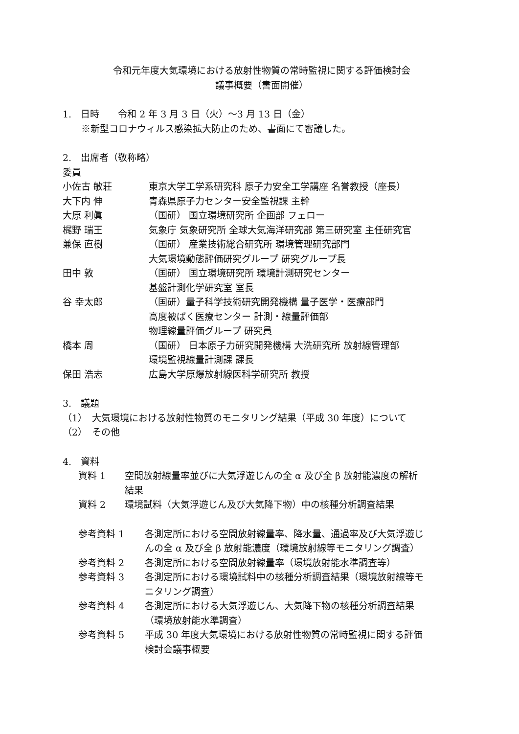令和元年度大気環境における放射性物質の常時監視に関する評価検討会
議事概要（書面開催）
1.　日時　　令和 2 年 3 月 3 日（火）～3 月 13 日（金）
※新型コロナウィルス感染拡大防止のため、書面にて審議した。
2.　出席者（敬称略）
委員
| 小佐古 敏荘 | 東京大学工学系研究科 原子力安全工学講座 名誉教授（座長） |
| 大下内 伸 | 青森県原子力センター安全監視課 主幹 |
| 大原 利眞 | （国研） 国立環境研究所 企画部 フェロー |
| 梶野 瑞王 | 気象庁 気象研究所 全球大気海洋研究部 第三研究室 主任研究官 |
| 兼保 直樹 | （国研） 産業技術総合研究所 環境管理研究部門 大気環境動態評価研究グループ 研究グループ長 |
| 田中 敦 | （国研） 国立環境研究所 環境計測研究センター 基盤計測化学研究室 室長 |
| 谷 幸太郎 | （国研）量子科学技術研究開発機構 量子医学・医療部門 高度被ばく医療センター 計測・線量評価部 物理線量評価グループ 研究員 |
| 橋本 周 | （国研） 日本原子力研究開発機構 大洗研究所 放射線管理部 環境監視線量計測課 課長 |
| 保田 浩志 | 広島大学原爆放射線医科学研究所 教授 |
3.　議題
（1）　大気環境における放射性物質のモニタリング結果（平成 30 年度）について
（2）　その他
4.　資料
| 資料 1 | 空間放射線量率並びに大気浮遊じんの全 α 及び全 β 放射能濃度の解析 結果 |
| 資料 2 | 環境試料（大気浮遊じん及び大気降下物）中の核種分析調査結果 |
| 参考資料 1 | 各測定所における空間放射線量率、降水量、通過率及び大気浮遊じ んの全 α 及び全 β 放射能濃度（環境放射線等モニタリング調査） |
| 参考資料 2 | 各測定所における空間放射線量率（環境放射能水準調査等） |
| 参考資料 3 | 各測定所における環境試料中の核種分析調査結果（環境放射線等モ ニタリング調査） |
| 参考資料 4 | 各測定所における大気浮遊じん、大気降下物の核種分析調査結果 （環境放射能水準調査） |
| 参考資料 5 | 平成 30 年度大気環境における放射性物質の常時監視に関する評価 検討会議事概要 |